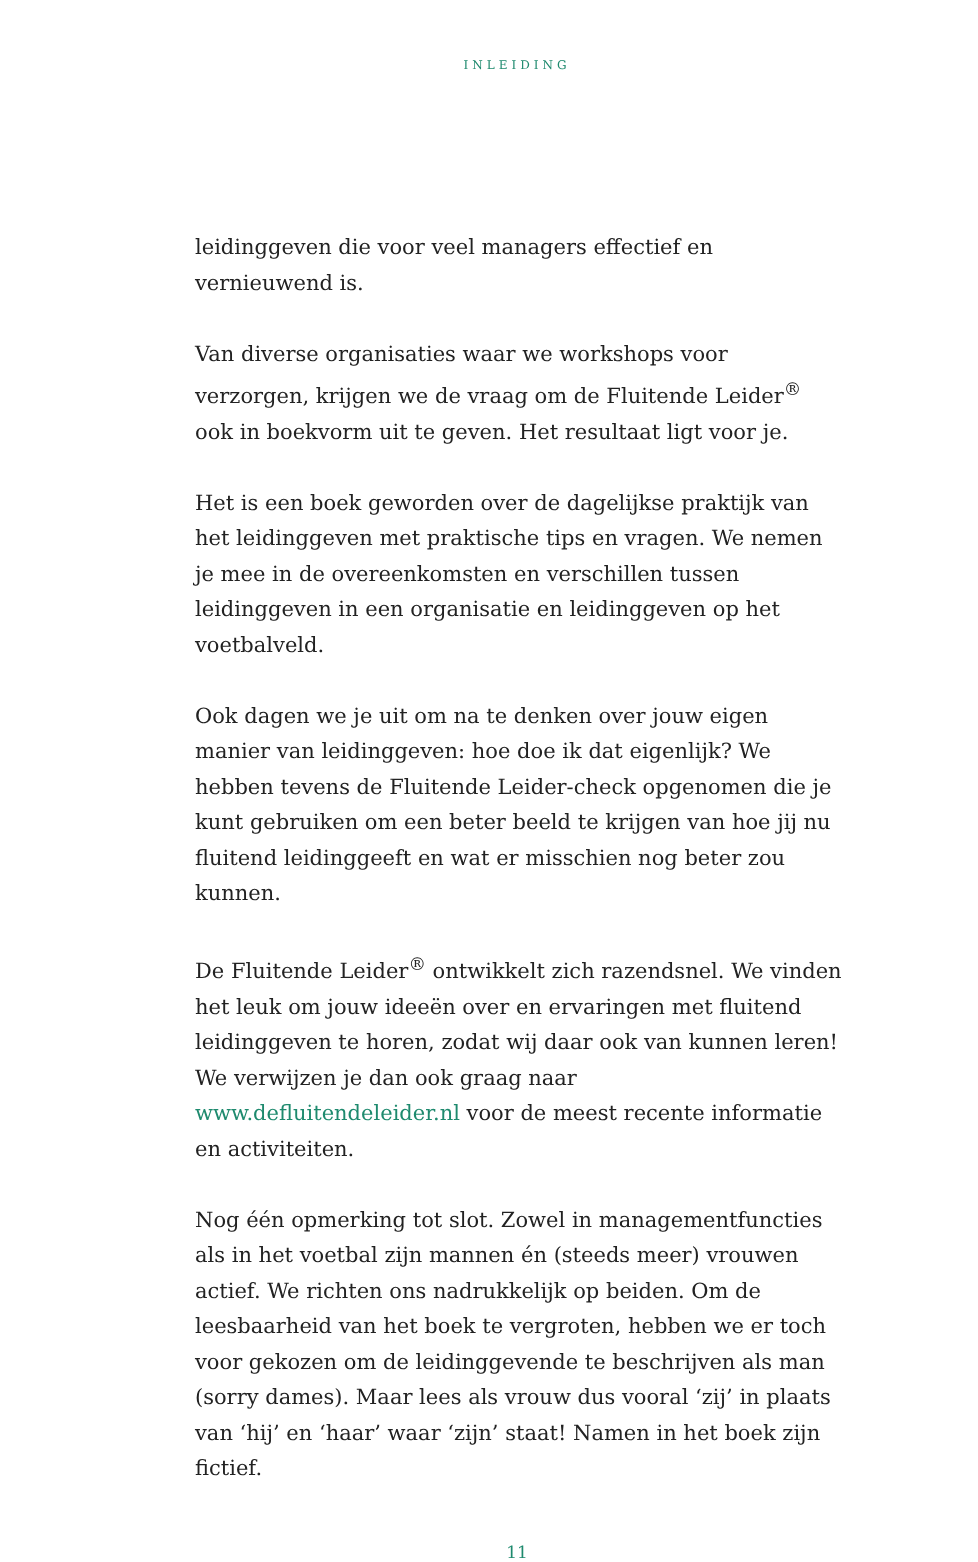INLEIDING
leidinggeven die voor veel managers effectief en vernieuwend is.
Van diverse organisaties waar we workshops voor verzorgen, krijgen we de vraag om de Fluitende Leider<sup>®</sup> ook in boekvorm uit te geven. Het resultaat ligt voor je.
Het is een boek geworden over de dagelijkse praktijk van het leidinggeven met praktische tips en vragen. We nemen je mee in de overeenkomsten en verschillen tussen leidinggeven in een organisatie en leidinggeven op het voetbalveld.
Ook dagen we je uit om na te denken over jouw eigen manier van leidinggeven: hoe doe ik dat eigenlijk? We hebben tevens de Fluitende Leider-check opgenomen die je kunt gebruiken om een beter beeld te krijgen van hoe jij nu fluitend leidinggeeft en wat er misschien nog beter zou kunnen.
De Fluitende Leider<sup>®</sup> ontwikkelt zich razendsnel. We vinden het leuk om jouw ideeën over en ervaringen met fluitend leidinggeven te horen, zodat wij daar ook van kunnen leren! We verwijzen je dan ook graag naar www.defluitendeleider.nl voor de meest recente informatie en activiteiten.
Nog één opmerking tot slot. Zowel in managementfuncties als in het voetbal zijn mannen én (steeds meer) vrouwen actief. We richten ons nadrukkelijk op beiden. Om de leesbaarheid van het boek te vergroten, hebben we er toch voor gekozen om de leidinggevende te beschrijven als man (sorry dames). Maar lees als vrouw dus vooral ‘zij’ in plaats van ‘hij’ en ‘haar’ waar ‘zijn’ staat! Namen in het boek zijn fictief.
11